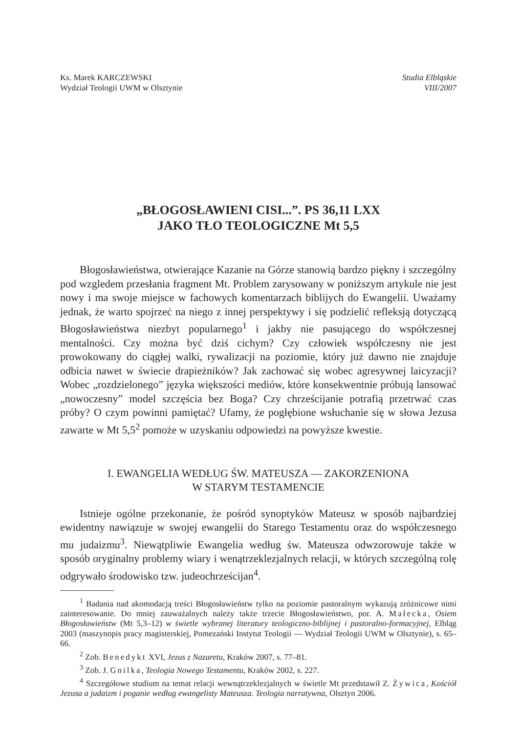Ks. Marek KARCZEWSKI
Wydział Teologii UWM w Olsztynie
Studia Elbląskie
VIII/2007
„BŁOGOSŁAWIENI CISI...”. PS 36,11 LXX
JAKO TŁO TEOLOGICZNE Mt 5,5
Błogosławieństwa, otwierające Kazanie na Górze stanowią bardzo piękny i szczególny pod wzgledem przesłania fragment Mt. Problem zarysowany w poniższym artykule nie jest nowy i ma swoje miejsce w fachowych komentarzach biblijych do Ewangelii. Uważamy jednak, że warto spojrzeć na niego z innej perspektywy i się podzielić refleksją dotyczącą Błogosławieństwa niezbyt popularnego<sup>1</sup> i jakby nie pasującego do współczesnej mentalności. Czy można być dziś cichym? Czy człowiek współczesny nie jest prowokowany do ciągłej walki, rywalizacji na poziomie, który już dawno nie znajduje odbicia nawet w świecie drapieżników? Jak zachować się wobec agresywnej laicyzacji? Wobec „rozdzielonego” języka większości mediów, które konsekwentnie próbują lansować „nowoczesny” model szczęścia bez Boga? Czy chrześcijanie potrafią przetrwać czas próby? O czym powinni pamiętać? Ufamy, że pogłębione wsłuchanie się w słowa Jezusa zawarte w Mt 5,5<sup>2</sup> pomoże w uzyskaniu odpowiedzi na powyższe kwestie.
I. EWANGELIA WEDŁUG ŚW. MATEUSZA — ZAKORZENIONA
W STARYM TESTAMENCIE
Istnieje ogólne przekonanie, że pośród synoptyków Mateusz w sposób najbardziej ewidentny nawiązuje w swojej ewangelii do Starego Testamentu oraz do współczesnego mu judaizmu<sup>3</sup>. Niewątpliwie Ewangelia według św. Mateusza odwzorowuje także w sposób oryginalny problemy wiary i wenątrzeklezjalnych relacji, w których szczególną rolę odgrywało środowisko tzw. judeochrześcijan<sup>4</sup>.
<sup>1</sup> Badania nad akomodacją treści Błogosławieństw tylko na poziomie pastoralnym wykazują zróżnicowe nimi zainteresowanie. Do mniej zauważalnych należy także trzecie Błogosławieństwo, por. A. Małecka, Osiem Błogosławieństw (Mt 5,3–12) w świetle wybranej literatury teologiczno-biblijnej i pastoralno-formacyjnej, Elbląg 2003 (maszynopis pracy magisterskiej, Pomezański Instytut Teologii — Wydział Teologii UWM w Olsztynie), s. 65–66.
<sup>2</sup> Zob. Benedykt XVI, Jezus z Nazaretu, Kraków 2007, s. 77–81.
<sup>3</sup> Zob. J. Gnilka, Teologia Nowego Testamentu, Kraków 2002, s. 227.
<sup>4</sup> Szczegółowe studium na temat relacji wewnątrzeklezjalnych w świetle Mt przedstawił Z. Żywica, Kościół Jezusa a judaizm i poganie według ewangelisty Mateusza. Teologia narratywna, Olsztyn 2006.